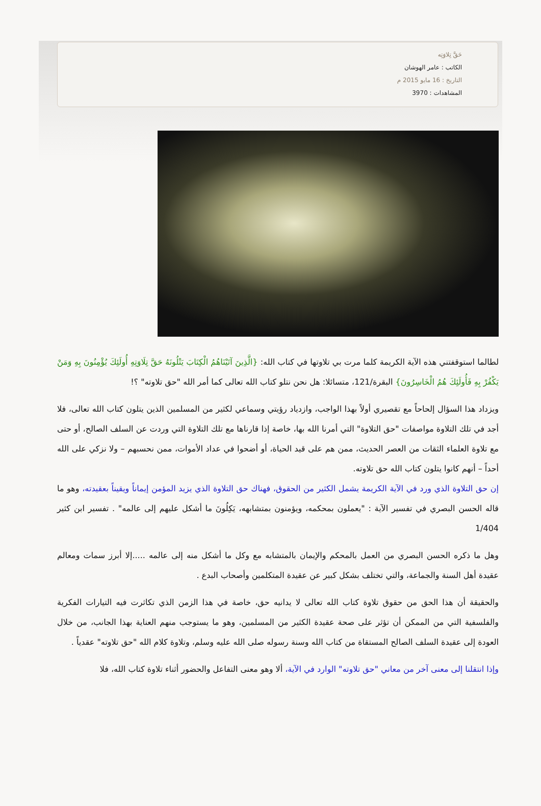حَقَّ تِلاوَتِه
الكاتب : عامر الهوشان
التاريخ : 16 مايو 2015 م
المشاهدات : 3970
لطالما استوقفتني هذه الآية الكريمة كلما مرت بي تلاوتها في كتاب الله: {الَّذِينَ آتَيْنَاهُمُ الْكِتَابَ يَتْلُونَهُ حَقَّ تِلَاوَتِهِ أُولَئِكَ يُؤْمِنُونَ بِهِ وَمَنْ يَكْفُرْ بِهِ فَأُولَئِكَ هُمُ الْخَاسِرُونَ} البقرة/121، متسائلا: هل نحن نتلو كتاب الله تعالى كما أمر الله "حق تلاوته" ؟!
ويزداد هذا السؤال إلحاحاً مع تقصيري أولاً بهذا الواجب، وازدياد رؤيتي وسماعي لكثير من المسلمين الذين يتلون كتاب الله تعالى، فلا أجد في تلك التلاوة مواصفات "حق التلاوة" التي أمرنا الله بها، خاصة إذا قارناها مع تلك التلاوة التي وردت عن السلف الصالح، أو حتى مع تلاوة العلماء الثقات من العصر الحديث، ممن هم على قيد الحياة، أو أضحوا في عداد الأموات، ممن نحسبهم – ولا نزكي على الله أحداً – أنهم كانوا يتلون كتاب الله حق تلاوته.
إن حق التلاوة الذي ورد في الآية الكريمة يشمل الكثير من الحقوق، فهناك حق التلاوة الذي يزيد المؤمن إيماناً ويقيناً بعقيدته، وهو ما قاله الحسن البصري في تفسير الآية : "يعملون بمحكمه، ويؤمنون بمتشابهه، يَكِلُونَ ما أشكل عليهم إلى عالمه" . تفسير ابن كثير 1/404
وهل ما ذكره الحسن البصري من العمل بالمحكم والإيمان بالمتشابه مع وكل ما أشكل منه إلى عالمه .....إلا أبرز سمات ومعالم عقيدة أهل السنة والجماعة، والتي تختلف بشكل كبير عن عقيدة المتكلمين وأصحاب البدع .
والحقيقة أن هذا الحق من حقوق تلاوة كتاب الله تعالى لا يدانيه حق، خاصة في هذا الزمن الذي تكاثرت فيه التيارات الفكرية والفلسفية التي من الممكن أن تؤثر على صحة عقيدة الكثير من المسلمين، وهو ما يستوجب منهم العناية بهذا الجانب، من خلال العودة إلى عقيدة السلف الصالح المستقاة من كتاب الله وسنة رسوله صلى الله عليه وسلم، وتلاوة كلام الله "حق تلاوته" عقدياً .
وإذا انتقلنا إلى معنى آخر من معاني "حق تلاوته" الوارد في الآية، ألا وهو معنى التفاعل والحضور أثناء تلاوة كتاب الله، فلا